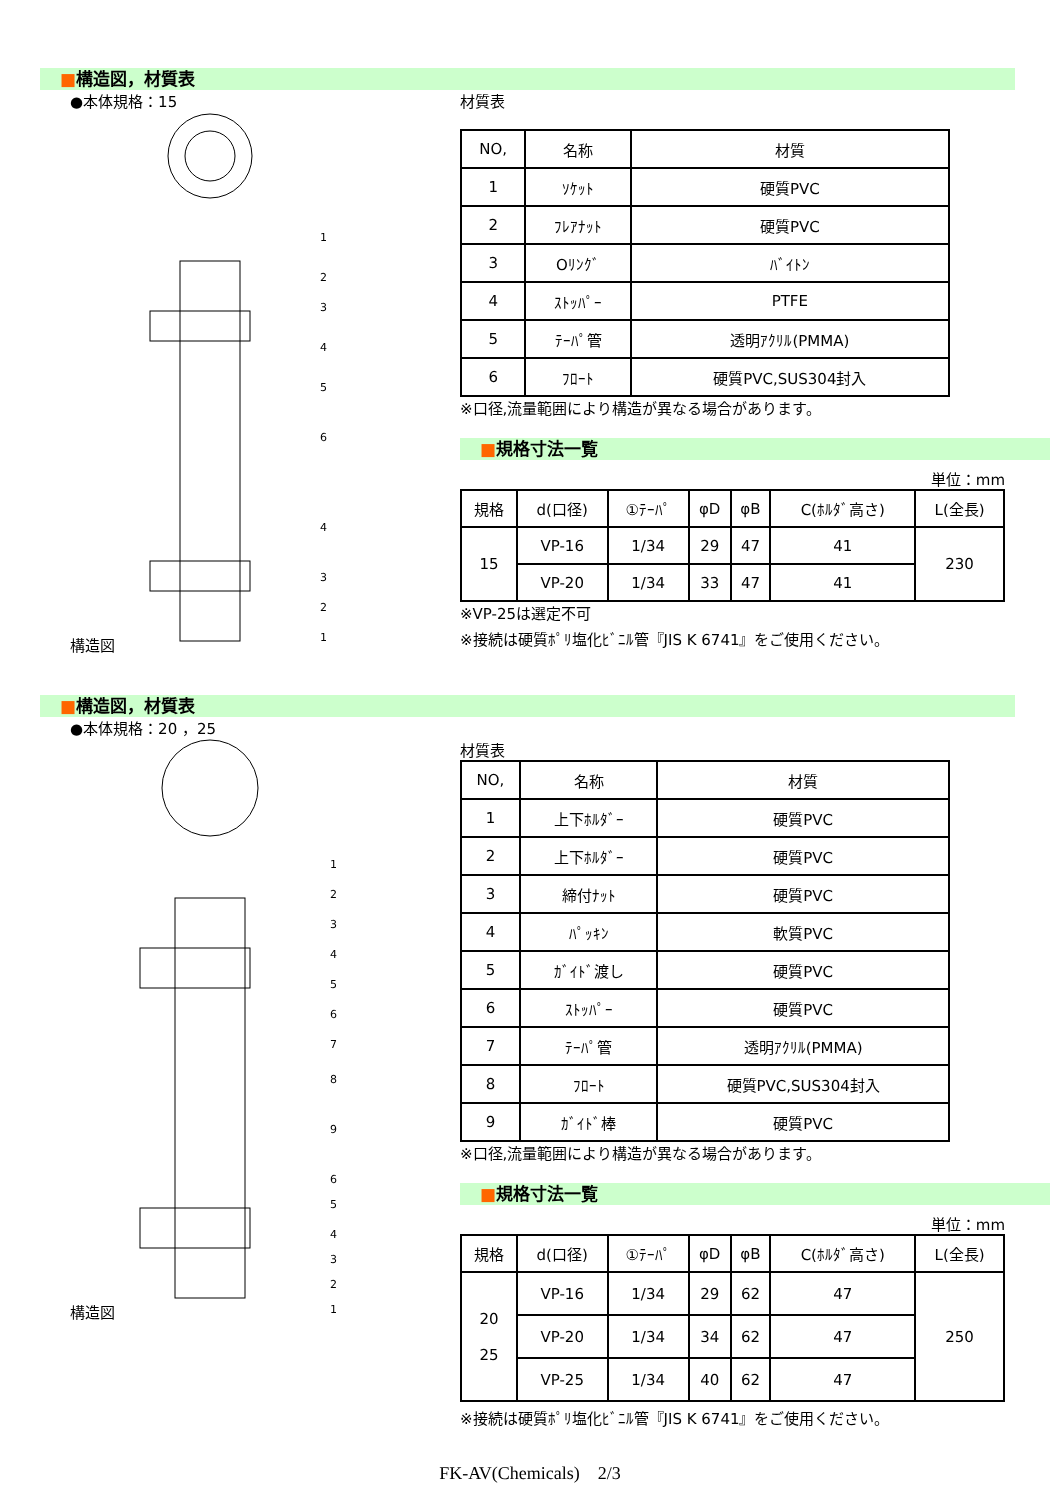■構造図，材質表
●本体規格：15
構造図
1
2
3
4
5
6
4
3
2
1
材質表
| NO, | 名称 | 材質 |
| --- | --- | --- |
| 1 | ｿｹｯﾄ | 硬質PVC |
| 2 | ﾌﾚｱﾅｯﾄ | 硬質PVC |
| 3 | Oﾘﾝｸﾞ | ﾊﾞｲﾄﾝ |
| 4 | ｽﾄｯﾊﾟｰ | PTFE |
| 5 | ﾃｰﾊﾟ管 | 透明ｱｸﾘﾙ(PMMA) |
| 6 | ﾌﾛｰﾄ | 硬質PVC,SUS304封入 |
※口径,流量範囲により構造が異なる場合があります。
■規格寸法一覧
単位：mm
| 規格 | d(口径) | ①ﾃｰﾊﾟ | φD | φB | C(ﾎﾙﾀﾞ高さ) | L(全長) |
| --- | --- | --- | --- | --- | --- | --- |
| 15 | VP-16 | 1/34 | 29 | 47 | 41 | 230 |
| | VP-20 | 1/34 | 33 | 47 | 41 | |
※VP-25は選定不可
※接続は硬質ﾎﾟﾘ塩化ﾋﾞﾆﾙ管『JIS K 6741』をご使用ください。
■構造図，材質表
●本体規格：20 ，25
構造図
1
2
3
4
5
6
7
8
9
6
5
4
3
2
1
材質表
| NO, | 名称 | 材質 |
| --- | --- | --- |
| 1 | 上下ﾎﾙﾀﾞｰ | 硬質PVC |
| 2 | 上下ﾎﾙﾀﾞｰ | 硬質PVC |
| 3 | 締付ﾅｯﾄ | 硬質PVC |
| 4 | ﾊﾟｯｷﾝ | 軟質PVC |
| 5 | ｶﾞｲﾄﾞ渡し | 硬質PVC |
| 6 | ｽﾄｯﾊﾟｰ | 硬質PVC |
| 7 | ﾃｰﾊﾟ管 | 透明ｱｸﾘﾙ(PMMA) |
| 8 | ﾌﾛｰﾄ | 硬質PVC,SUS304封入 |
| 9 | ｶﾞｲﾄﾞ棒 | 硬質PVC |
※口径,流量範囲により構造が異なる場合があります。
■規格寸法一覧
単位：mm
| 規格 | d(口径) | ①ﾃｰﾊﾟ | φD | φB | C(ﾎﾙﾀﾞ高さ) | L(全長) |
| --- | --- | --- | --- | --- | --- | --- |
| 20 25 | VP-16 | 1/34 | 29 | 62 | 47 | 250 |
| | VP-20 | 1/34 | 34 | 62 | 47 | |
| | VP-25 | 1/34 | 40 | 62 | 47 | |
※接続は硬質ﾎﾟﾘ塩化ﾋﾞﾆﾙ管『JIS K 6741』をご使用ください。
FK-AV(Chemicals)　2/3